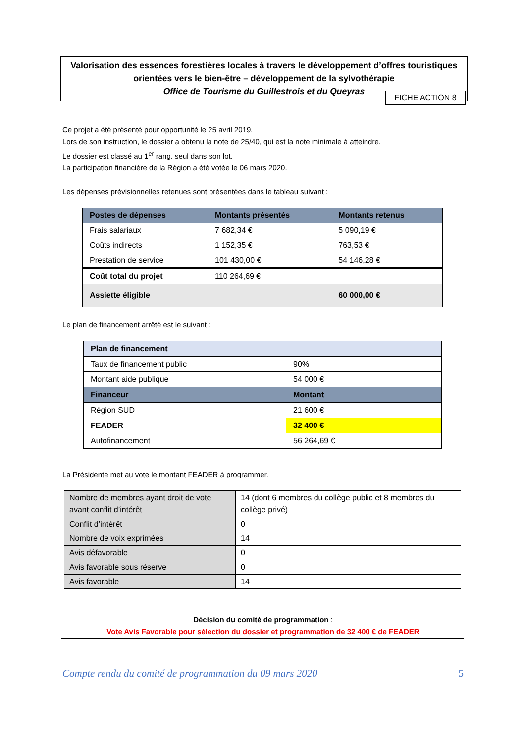Valorisation des essences forestières locales à travers le développement d’offres touristiques orientées vers le bien-être – développement de la sylvothérapie
Office de Tourisme du Guillestrois et du Queyras
FICHE ACTION 8
Ce projet a été présenté pour opportunité le 25 avril 2019.
Lors de son instruction, le dossier a obtenu la note de 25/40, qui est la note minimale à atteindre.
Le dossier est classé au 1<sup>er</sup> rang, seul dans son lot.
La participation financière de la Région a été votée le 06 mars 2020.
Les dépenses prévisionnelles retenues sont présentées dans le tableau suivant :
| Postes de dépenses | Montants présentés | Montants retenus |
| --- | --- | --- |
| Frais salariaux | 7 682,34 € | 5 090,19 € |
| Coûts indirects | 1 152,35 € | 763,53 € |
| Prestation de service | 101 430,00 € | 54 146,28 € |
| Coût total du projet | 110 264,69 € | |
| Assiette éligible | | 60 000,00 € |
Le plan de financement arrêté est le suivant :
| Plan de financement | |
| --- | --- |
| Taux de financement public | 90% |
| Montant aide publique | 54 000 € |
| Financeur | Montant |
| Région SUD | 21 600 € |
| FEADER | 32 400 € |
| Autofinancement | 56 264,69 € |
La Présidente met au vote le montant FEADER à programmer.
| Nombre de membres ayant droit de vote avant conflit d’intérêt | 14 (dont 6 membres du collège public et 8 membres du collège privé) |
| Conflit d’intérêt | 0 |
| Nombre de voix exprimées | 14 |
| Avis défavorable | 0 |
| Avis favorable sous réserve | 0 |
| Avis favorable | 14 |
Décision du comité de programmation :
Vote Avis Favorable pour sélection du dossier et programmation de 32 400 € de FEADER
Compte rendu du comité de programmation du 09 mars 2020 5